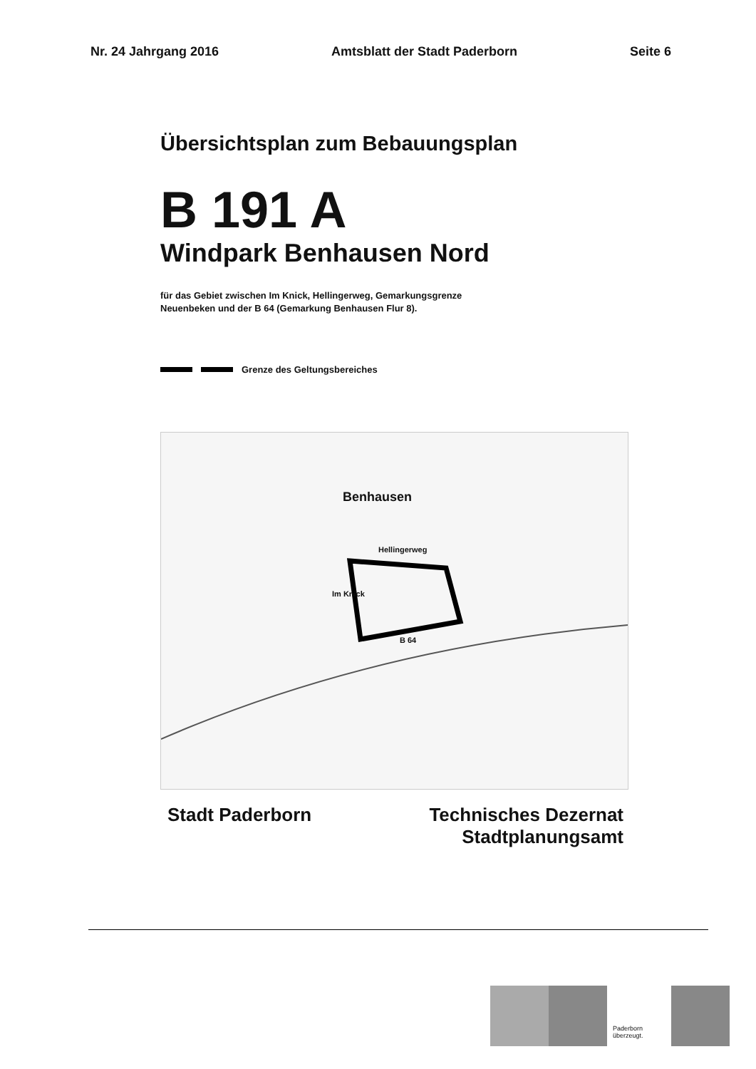Nr. 24 Jahrgang 2016 Amtsblatt der Stadt Paderborn Seite 6
Übersichtsplan zum Bebauungsplan
B 191 A
Windpark Benhausen Nord
für das Gebiet zwischen Im Knick, Hellingerweg, Gemarkungsgrenze
Neuenbeken und der B 64 (Gemarkung Benhausen Flur 8).
Grenze des Geltungsbereiches
Benhausen
Hellingerweg
Im Knick
B 64
Stadt Paderborn Technisches Dezernat
Stadtplanungsamt
Paderborn
überzeugt.